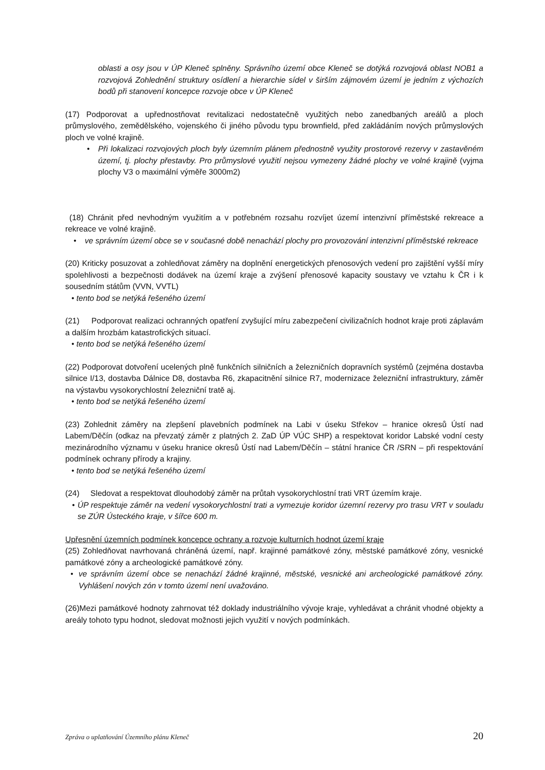oblasti a osy jsou v ÚP Kleneč splněny. Správního území obce Kleneč se dotýká rozvojová oblast NOB1 a rozvojová Zohlednění struktury osídlení a hierarchie sídel v širším zájmovém území je jedním z výchozích bodů při stanovení koncepce rozvoje obce v ÚP Kleneč
(17) Podporovat a upřednostňovat revitalizaci nedostatečně využitých nebo zanedbaných areálů a ploch průmyslového, zemědělského, vojenského či jiného původu typu brownfield, před zakládáním nových průmyslových ploch ve volné krajině.
• Při lokalizaci rozvojových ploch byly územním plánem přednostně využity prostorové rezervy v zastavěném území, tj. plochy přestavby. Pro průmyslové využití nejsou vymezeny žádné plochy ve volné krajině (vyjma plochy V3 o maximální výměře 3000m2)
(18) Chránit před nevhodným využitím a v potřebném rozsahu rozvíjet území intenzivní příměstské rekreace a rekreace ve volné krajině.
• ve správním území obce se v současné době nenachází plochy pro provozování intenzivní příměstské rekreace
(20) Kriticky posuzovat a zohledňovat záměry na doplnění energetických přenosových vedení pro zajištění vyšší míry spolehlivosti a bezpečnosti dodávek na území kraje a zvýšení přenosové kapacity soustavy ve vztahu k ČR i k sousedním státům (VVN, VVTL)
• tento bod se netýká řešeného území
(21) Podporovat realizaci ochranných opatření zvyšující míru zabezpečení civilizačních hodnot kraje proti záplavám a dalším hrozbám katastrofických situací.
• tento bod se netýká řešeného území
(22) Podporovat dotvoření ucelených plně funkčních silničních a železničních dopravních systémů (zejména dostavba silnice I/13, dostavba Dálnice D8, dostavba R6, zkapacitnění silnice R7, modernizace železniční infrastruktury, záměr na výstavbu vysokorychlostní železniční tratě aj.
• tento bod se netýká řešeného území
(23) Zohlednit záměry na zlepšení plavebních podmínek na Labi v úseku Střekov – hranice okresů Ústí nad Labem/Děčín (odkaz na převzatý záměr z platných 2. ZaD ÚP VÚC SHP) a respektovat koridor Labské vodní cesty mezinárodního významu v úseku hranice okresů Ústí nad Labem/Děčín – státní hranice ČR /SRN – při respektování podmínek ochrany přírody a krajiny.
• tento bod se netýká řešeného území
(24) Sledovat a respektovat dlouhodobý záměr na průtah vysokorychlostní trati VRT územím kraje.
• ÚP respektuje záměr na vedení vysokorychlostní trati a vymezuje koridor územní rezervy pro trasu VRT v souladu se ZÚR Ústeckého kraje, v šířce 600 m.
Upřesnění územních podmínek koncepce ochrany a rozvoje kulturních hodnot území kraje
(25) Zohledňovat navrhovaná chráněná území, např. krajinné památkové zóny, městské památkové zóny, vesnické památkové zóny a archeologické památkové zóny.
• ve správním území obce se nenachází žádné krajinné, městské, vesnické ani archeologické památkové zóny. Vyhlášení nových zón v tomto území není uvažováno.
(26)Mezi památkové hodnoty zahrnovat též doklady industriálního vývoje kraje, vyhledávat a chránit vhodné objekty a areály tohoto typu hodnot, sledovat možnosti jejich využití v nových podmínkách.
Zpráva o uplatňování Územního plánu Kleneč 20